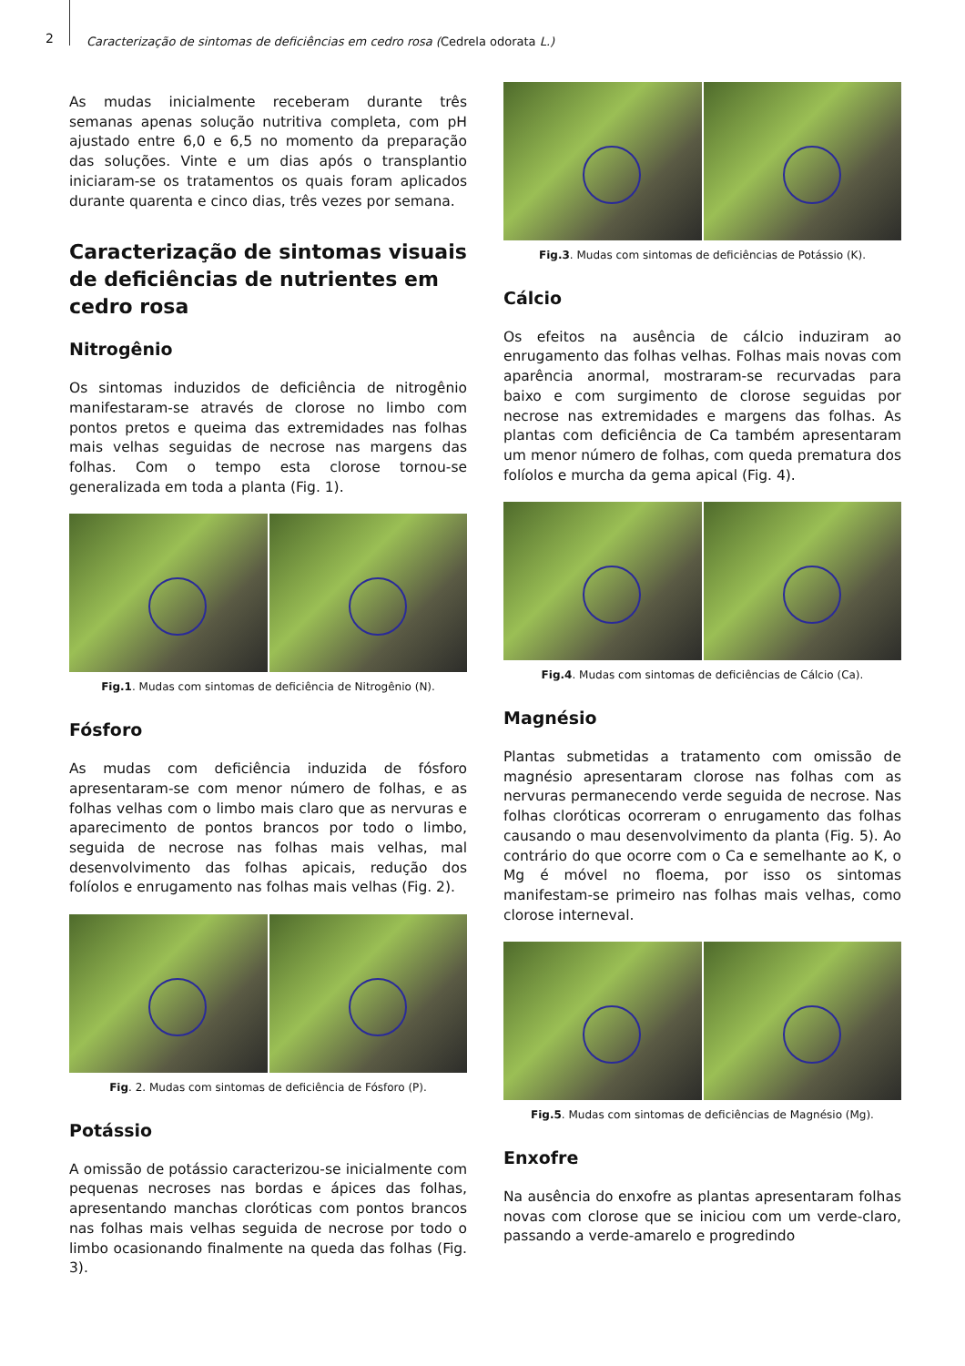2 Caracterização de sintomas de deficiências em cedro rosa (Cedrela odorata L.)
As mudas inicialmente receberam durante três semanas apenas solução nutritiva completa, com pH ajustado entre 6,0 e 6,5 no momento da preparação das soluções. Vinte e um dias após o transplantio iniciaram-se os tratamentos os quais foram aplicados durante quarenta e cinco dias, três vezes por semana.
Caracterização de sintomas visuais de deficiências de nutrientes em cedro rosa
Nitrogênio
Os sintomas induzidos de deficiência de nitrogênio manifestaram-se através de clorose no limbo com pontos pretos e queima das extremidades nas folhas mais velhas seguidas de necrose nas margens das folhas. Com o tempo esta clorose tornou-se generalizada em toda a planta (Fig. 1).
Fig.1. Mudas com sintomas de deficiência de Nitrogênio (N).
Fósforo
As mudas com deficiência induzida de fósforo apresentaram-se com menor número de folhas, e as folhas velhas com o limbo mais claro que as nervuras e aparecimento de pontos brancos por todo o limbo, seguida de necrose nas folhas mais velhas, mal desenvolvimento das folhas apicais, redução dos folíolos e enrugamento nas folhas mais velhas (Fig. 2).
Fig. 2. Mudas com sintomas de deficiência de Fósforo (P).
Potássio
A omissão de potássio caracterizou-se inicialmente com pequenas necroses nas bordas e ápices das folhas, apresentando manchas cloróticas com pontos brancos nas folhas mais velhas seguida de necrose por todo o limbo ocasionando finalmente na queda das folhas (Fig. 3).
Fig.3. Mudas com sintomas de deficiências de Potássio (K).
Cálcio
Os efeitos na ausência de cálcio induziram ao enrugamento das folhas velhas. Folhas mais novas com aparência anormal, mostraram-se recurvadas para baixo e com surgimento de clorose seguidas por necrose nas extremidades e margens das folhas. As plantas com deficiência de Ca também apresentaram um menor número de folhas, com queda prematura dos folíolos e murcha da gema apical (Fig. 4).
Fig.4. Mudas com sintomas de deficiências de Cálcio (Ca).
Magnésio
Plantas submetidas a tratamento com omissão de magnésio apresentaram clorose nas folhas com as nervuras permanecendo verde seguida de necrose. Nas folhas cloróticas ocorreram o enrugamento das folhas causando o mau desenvolvimento da planta (Fig. 5). Ao contrário do que ocorre com o Ca e semelhante ao K, o Mg é móvel no floema, por isso os sintomas manifestam-se primeiro nas folhas mais velhas, como clorose interneval.
Fig.5. Mudas com sintomas de deficiências de Magnésio (Mg).
Enxofre
Na ausência do enxofre as plantas apresentaram folhas novas com clorose que se iniciou com um verde-claro, passando a verde-amarelo e progredindo